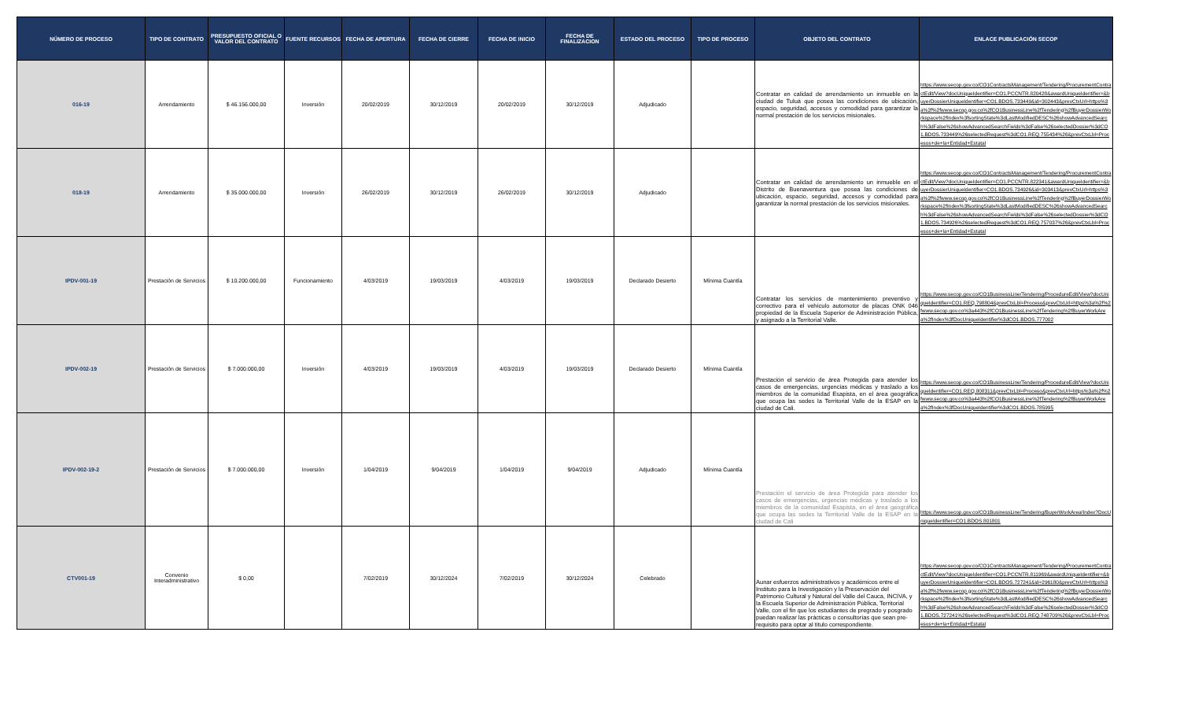| NÚMERO DE PROCESO | TIPO DE CONTRATO | PRESUPUESTO OFICIAL O VALOR DEL CONTRATO | FUENTE RECURSOS | FECHA DE APERTURA | FECHA DE CIERRE | FECHA DE INICIO | FECHA DE FINALIZACION | ESTADO DEL PROCESO | TIPO DE PROCESO | OBJETO DEL CONTRATO | ENLACE PUBLICACIÓN SECOP |
| --- | --- | --- | --- | --- | --- | --- | --- | --- | --- | --- | --- |
| 016-19 | Arrendamiento | $ 46.156.000,00 | Inversión | 20/02/2019 | 30/12/2019 | 20/02/2019 | 30/12/2019 | Adjudicado | | Contratar en calidad de arrendamiento un inmueble en la ciudad de Tuluá que posea las condiciones de ubicación, espacio, seguridad, accesos y comodidad para garantizar la normal prestación de los servicios misionales. | https://www.secop.gov.co/CO1ContractsManagement/Tendering/ProcurementContractEdit/View?docUniqueIdentifier=CO1.PCCNTR.820428&awardUniqueIdentifier=&buyerDossierUniqueIdentifier=CO1.BDOS.733449&id=302443&prevCtxUrl=https%3a%2f%2fwww.secop.gov.co%2fCO1BusinessLine%2fTendering%2fBuyerDossierWorkspace%2fIndex%3fsortingState%3dLastModifiedDESC%26showAdvancedSearch%3dFalse%26showAdvancedSearchFields%3dFalse%26selectedDossier%3dCO1.BDOS.733449%26selectedRequest%3dCO1.REQ.755434%26&prevCtxLbl=Procesos+de+la+Entidad+Estatal |
| 018-19 | Arrendamiento | $ 35.000.000,00 | Inversión | 26/02/2019 | 30/12/2019 | 26/02/2019 | 30/12/2019 | Adjudicado | | Contratar en calidad de arrendamiento un inmueble en el Distrito de Buenaventura que posea las condiciones de ubicación, espacio, seguridad, accesos y comodidad para garantizar la normal prestación de los servicios misionales. | https://www.secop.gov.co/CO1ContractsManagement/Tendering/ProcurementContractEdit/View?docUniqueIdentifier=CO1.PCCNTR.822341&awardUniqueIdentifier=&buyerDossierUniqueIdentifier=CO1.BDOS.734926&id=303413&prevCtxUrl=https%3a%2f%2fwww.secop.gov.co%2fCO1BusinessLine%2fTendering%2fBuyerDossierWorkspace%2fIndex%3fsortingState%3dLastModifiedDESC%26showAdvancedSearch%3dFalse%26showAdvancedSearchFields%3dFalse%26selectedDossier%3dCO1.BDOS.734926%26selectedRequest%3dCO1.REQ.757037%26&prevCtxLbl=Procesos+de+la+Entidad+Estatal |
| IPDV-001-19 | Prestación de Servicios | $ 10.200.000,00 | Funcionamiento | 4/03/2019 | 19/03/2019 | 4/03/2019 | 19/03/2019 | Declarado Desierto | Mínima Cuantía | Contratar los servicios de mantenimiento preventivo y correctivo para el vehículo automotor de placas ONK 046 propiedad de la Escuela Superior de Administración Pública, y asignado a la Territorial Valle. | https://www.secop.gov.co/CO1BusinessLine/Tendering/ProcedureEdit/View?docUniqueIdentifier=CO1.REQ.798804&prevCtxLbl=Proceso&prevCtxUrl=https%3a%2f%2fwww.secop.gov.co%3a443%2fCO1BusinessLine%2fTendering%2fBuyerWorkArea%2fIndex%3fDocUniqueIdentifier%3dCO1.BDOS.777002 |
| IPDV-002-19 | Prestación de Servicios | $ 7.000.000,00 | Inversión | 4/03/2019 | 19/03/2019 | 4/03/2019 | 19/03/2019 | Declarado Desierto | Mínima Cuantía | Prestación el servicio de área Protegida para atender los casos de emergencias, urgencias médicas y traslado a los miembros de la comunidad Esapista, en el área geográfica que ocupa las sedes la Territorial Valle de la ESAP en la ciudad de Cali. | https://www.secop.gov.co/CO1BusinessLine/Tendering/ProcedureEdit/View?docUniqueIdentifier=CO1.REQ.808311&prevCtxLbl=Proceso&prevCtxUrl=https%3a%2f%2fwww.secop.gov.co%3a443%2fCO1BusinessLine%2fTendering%2fBuyerWorkArea%2fIndex%3fDocUniqueIdentifier%3dCO1.BDOS.785995 |
| IPDV-002-19-2 | Prestación de Servicios | $ 7.000.000,00 | Inversión | 1/04/2019 | 9/04/2019 | 1/04/2019 | 9/04/2019 | Adjudicado | Mínima Cuantía | Prestación el servicio de área Protegida para atender los casos de emergencias, urgencias médicas y traslado a los miembros de la comunidad Esapista, en el área geográfica que ocupa las sedes la Territorial Valle de la ESAP en la ciudad de Cali | https://www.secop.gov.co/CO1BusinessLine/Tendering/BuyerWorkArea/Index?DocUniqueIdentifier=CO1.BDOS.801801 |
| CTV001-19 | Convenio Interadministrativo | $ 0,00 | | 7/02/2019 | 30/12/2024 | 7/02/2019 | 30/12/2024 | Celebrado | | Aunar esfuerzos administrativos y académicos entre el Instituto para la Investigación y la Preservación del Patrimonio Cultural y Natural del Valle del Cauca, INCIVA, y la Escuela Superior de Administración Pública, Territorial Valle, con el fin que los estudiantes de pregrado y posgrado puedan realizar las prácticas o consultorías que sean pre- requisito para optar al título correspondiente. | https://www.secop.gov.co/CO1ContractsManagement/Tendering/ProcurementContractEdit/View?docUniqueIdentifier=CO1.PCCNTR.811969&awardUniqueIdentifier=&buyerDossierUniqueIdentifier=CO1.BDOS.727241&id=296180&prevCtxUrl=https%3a%2f%2fwww.secop.gov.co%2fCO1BusinessLine%2fTendering%2fBuyerDossierWorkspace%2fIndex%3fsortingState%3dLastModifiedDESC%26showAdvancedSearch%3dFalse%26showAdvancedSearchFields%3dFalse%26selectedDossier%3dCO1.BDOS.727241%26selectedRequest%3dCO1.REQ.748709%26&prevCtxLbl=Procesos+de+la+Entidad+Estatal |